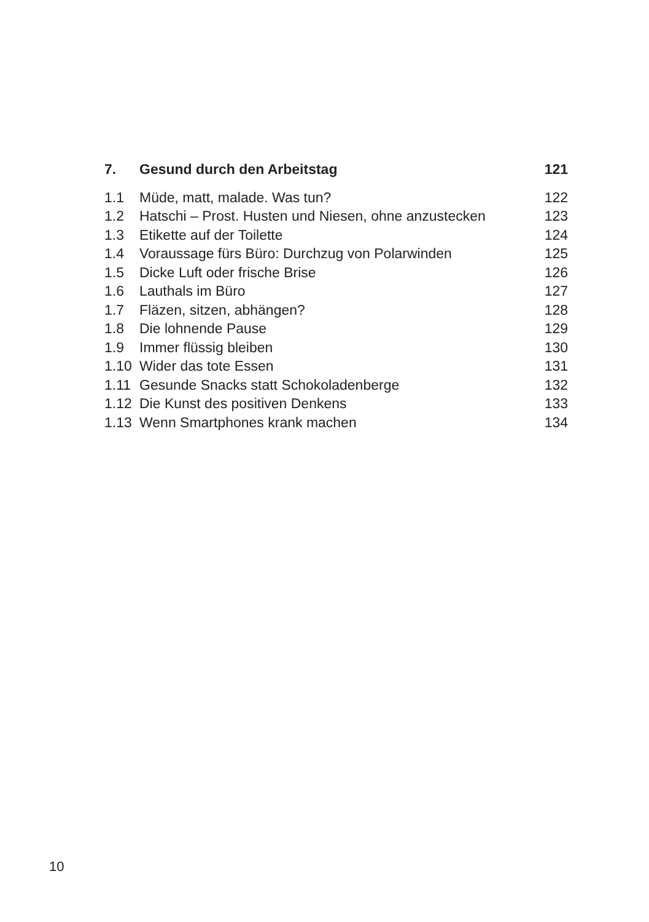| 7. | Gesund durch den Arbeitstag | 121 |
| 1.1 | Müde, matt, malade. Was tun? | 122 |
| 1.2 | Hatschi – Prost. Husten und Niesen, ohne anzustecken | 123 |
| 1.3 | Etikette auf der Toilette | 124 |
| 1.4 | Voraussage fürs Büro: Durchzug von Polarwinden | 125 |
| 1.5 | Dicke Luft oder frische Brise | 126 |
| 1.6 | Lauthals im Büro | 127 |
| 1.7 | Fläzen, sitzen, abhängen? | 128 |
| 1.8 | Die lohnende Pause | 129 |
| 1.9 | Immer flüssig bleiben | 130 |
| 1.10 | Wider das tote Essen | 131 |
| 1.11 | Gesunde Snacks statt Schokoladenberge | 132 |
| 1.12 | Die Kunst des positiven Denkens | 133 |
| 1.13 | Wenn Smartphones krank machen | 134 |
10